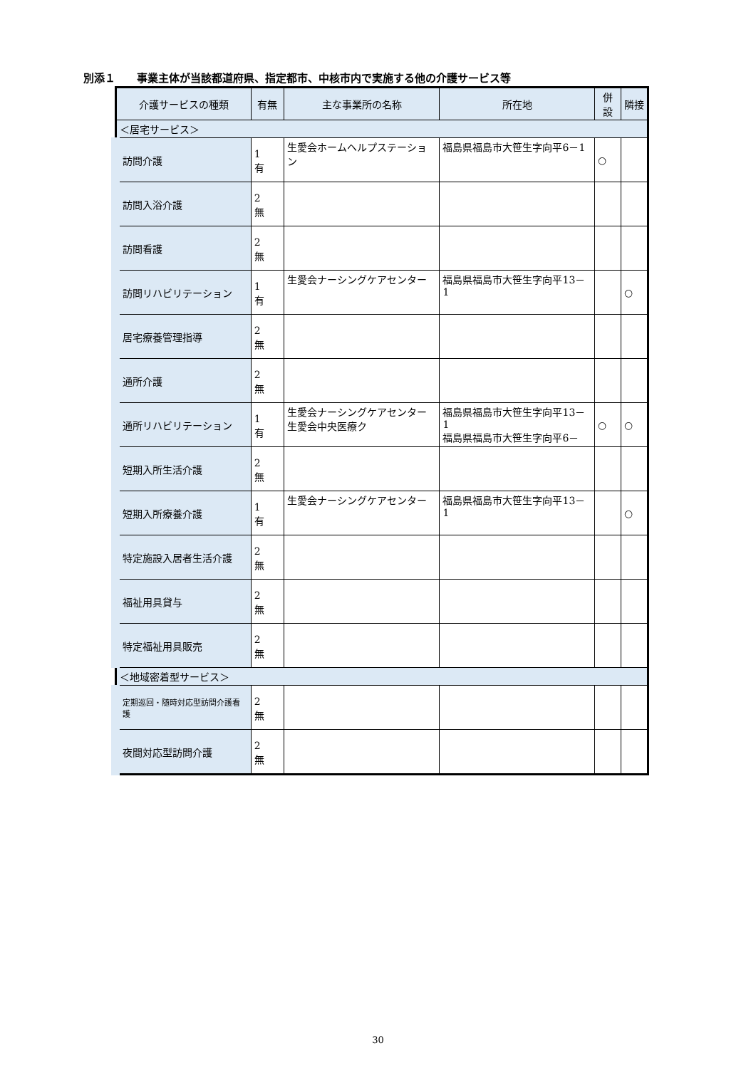別添１　　事業主体が当該都道府県、指定都市、中核市内で実施する他の介護サービス等
| 介護サービスの種類 | 有無 | 主な事業所の名称 | 所在地 | 併設 | 隣接 |
| --- | --- | --- | --- | --- | --- |
| ＜居宅サービス＞ | | | | | |
| 訪問介護 | 1 有 | 生愛会ホームヘルプステーション | 福島県福島市大笹生字向平6－1 | ○ | |
| 訪問入浴介護 | 2 無 | | | | |
| 訪問看護 | 2 無 | | | | |
| 訪問リハビリテーション | 1 有 | 生愛会ナーシングケアセンター | 福島県福島市大笹生字向平13－1 | | ○ |
| 居宅療養管理指導 | 2 無 | | | | |
| 通所介護 | 2 無 | | | | |
| 通所リハビリテーション | 1 有 | 生愛会ナーシングケアセンター 生愛会中央医療ク | 福島県福島市大笹生字向平13－1 福島県福島市大笹生字向平6－ | ○ | ○ |
| 短期入所生活介護 | 2 無 | | | | |
| 短期入所療養介護 | 1 有 | 生愛会ナーシングケアセンター | 福島県福島市大笹生字向平13－1 | | ○ |
| 特定施設入居者生活介護 | 2 無 | | | | |
| 福祉用具貸与 | 2 無 | | | | |
| 特定福祉用具販売 | 2 無 | | | | |
| ＜地域密着型サービス＞ | | | | | |
| 定期巡回・随時対応型訪問介護看護 | 2 無 | | | | |
| 夜間対応型訪問介護 | 2 無 | | | | |
30